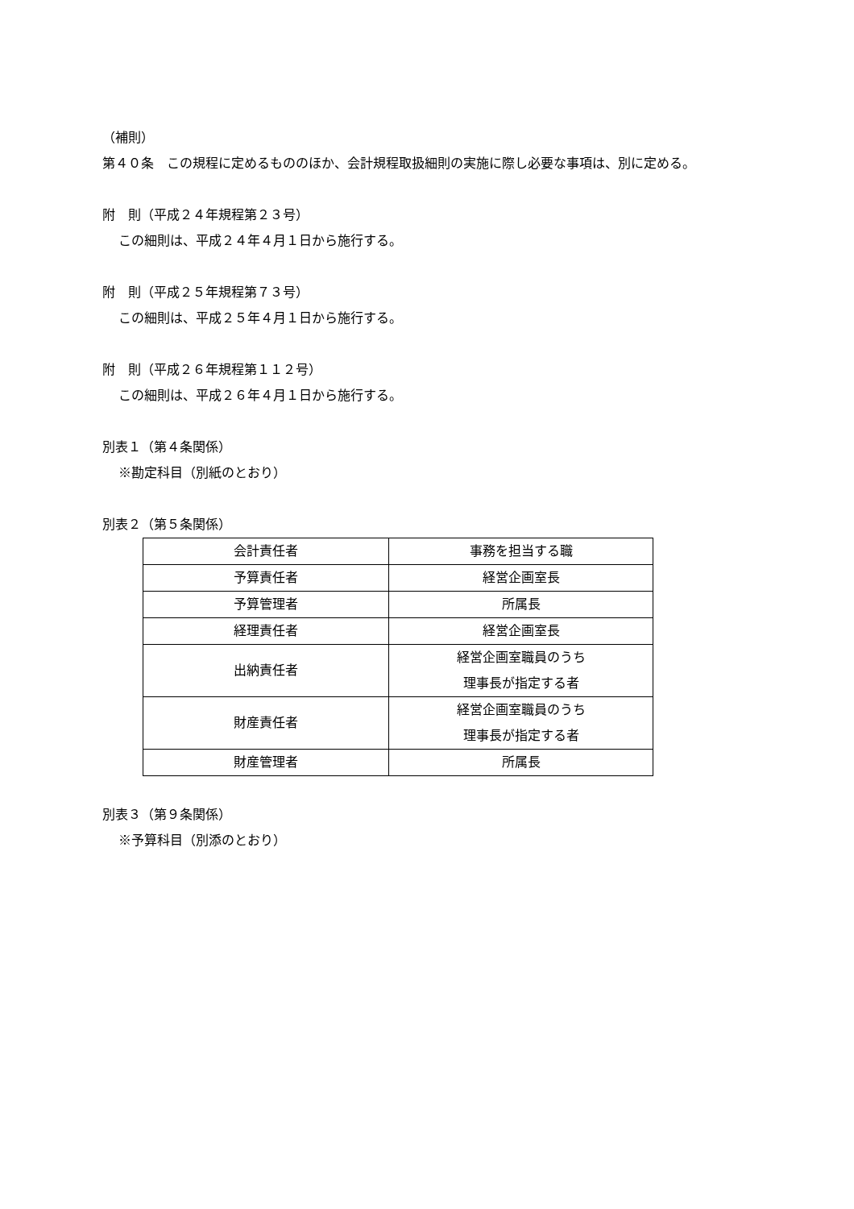（補則）
第４０条　この規程に定めるもののほか、会計規程取扱細則の実施に際し必要な事項は、別に定める。
附　則（平成２４年規程第２３号）
この細則は、平成２４年４月１日から施行する。
附　則（平成２５年規程第７３号）
この細則は、平成２５年４月１日から施行する。
附　則（平成２６年規程第１１２号）
この細則は、平成２６年４月１日から施行する。
別表１（第４条関係）
※勘定科目（別紙のとおり）
別表２（第５条関係）
| 会計責任者 | 事務を担当する職 |
| 予算責任者 | 経営企画室長 |
| 予算管理者 | 所属長 |
| 経理責任者 | 経営企画室長 |
| 出納責任者 | 経営企画室職員のうち 理事長が指定する者 |
| 財産責任者 | 経営企画室職員のうち 理事長が指定する者 |
| 財産管理者 | 所属長 |
別表３（第９条関係）
※予算科目（別添のとおり）